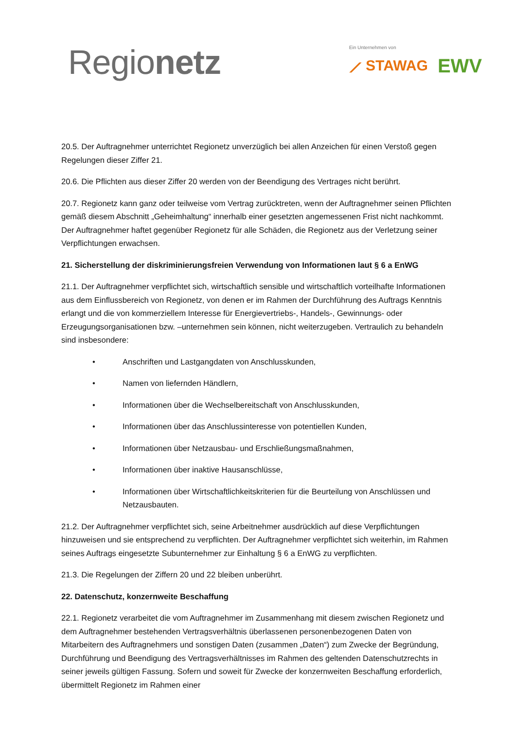Regionetz
Ein Unternehmen von
⟋ STAWAG EWV
20.5. Der Auftragnehmer unterrichtet Regionetz unverzüglich bei allen Anzeichen für einen Verstoß gegen Regelungen dieser Ziffer 21.
20.6. Die Pflichten aus dieser Ziffer 20 werden von der Beendigung des Vertrages nicht berührt.
20.7. Regionetz kann ganz oder teilweise vom Vertrag zurücktreten, wenn der Auftragnehmer seinen Pflichten gemäß diesem Abschnitt „Geheimhaltung“ innerhalb einer gesetzten angemessenen Frist nicht nachkommt. Der Auftragnehmer haftet gegenüber Regionetz für alle Schäden, die Regionetz aus der Verletzung seiner Verpflichtungen erwachsen.
21. Sicherstellung der diskriminierungsfreien Verwendung von Informationen laut § 6 a EnWG
21.1. Der Auftragnehmer verpflichtet sich, wirtschaftlich sensible und wirtschaftlich vorteilhafte Informationen aus dem Einflussbereich von Regionetz, von denen er im Rahmen der Durchführung des Auftrags Kenntnis erlangt und die von kommerziellem Interesse für Energievertriebs-, Handels-, Gewinnungs- oder Erzeugungsorganisationen bzw. –unternehmen sein können, nicht weiterzugeben. Vertraulich zu behandeln sind insbesondere:
• Anschriften und Lastgangdaten von Anschlusskunden,
• Namen von liefernden Händlern,
• Informationen über die Wechselbereitschaft von Anschlusskunden,
• Informationen über das Anschlussinteresse von potentiellen Kunden,
• Informationen über Netzausbau- und Erschließungsmaßnahmen,
• Informationen über inaktive Hausanschlüsse,
• Informationen über Wirtschaftlichkeitskriterien für die Beurteilung von Anschlüssen und Netzausbauten.
21.2. Der Auftragnehmer verpflichtet sich, seine Arbeitnehmer ausdrücklich auf diese Verpflichtungen hinzuweisen und sie entsprechend zu verpflichten. Der Auftragnehmer verpflichtet sich weiterhin, im Rahmen seines Auftrags eingesetzte Subunternehmer zur Einhaltung § 6 a EnWG zu verpflichten.
21.3. Die Regelungen der Ziffern 20 und 22 bleiben unberührt.
22. Datenschutz, konzernweite Beschaffung
22.1. Regionetz verarbeitet die vom Auftragnehmer im Zusammenhang mit diesem zwischen Regionetz und dem Auftragnehmer bestehenden Vertragsverhältnis überlassenen personenbezogenen Daten von Mitarbeitern des Auftragnehmers und sonstigen Daten (zusammen „Daten“) zum Zwecke der Begründung, Durchführung und Beendigung des Vertragsverhältnisses im Rahmen des geltenden Datenschutzrechts in seiner jeweils gültigen Fassung. Sofern und soweit für Zwecke der konzernweiten Beschaffung erforderlich, übermittelt Regionetz im Rahmen einer